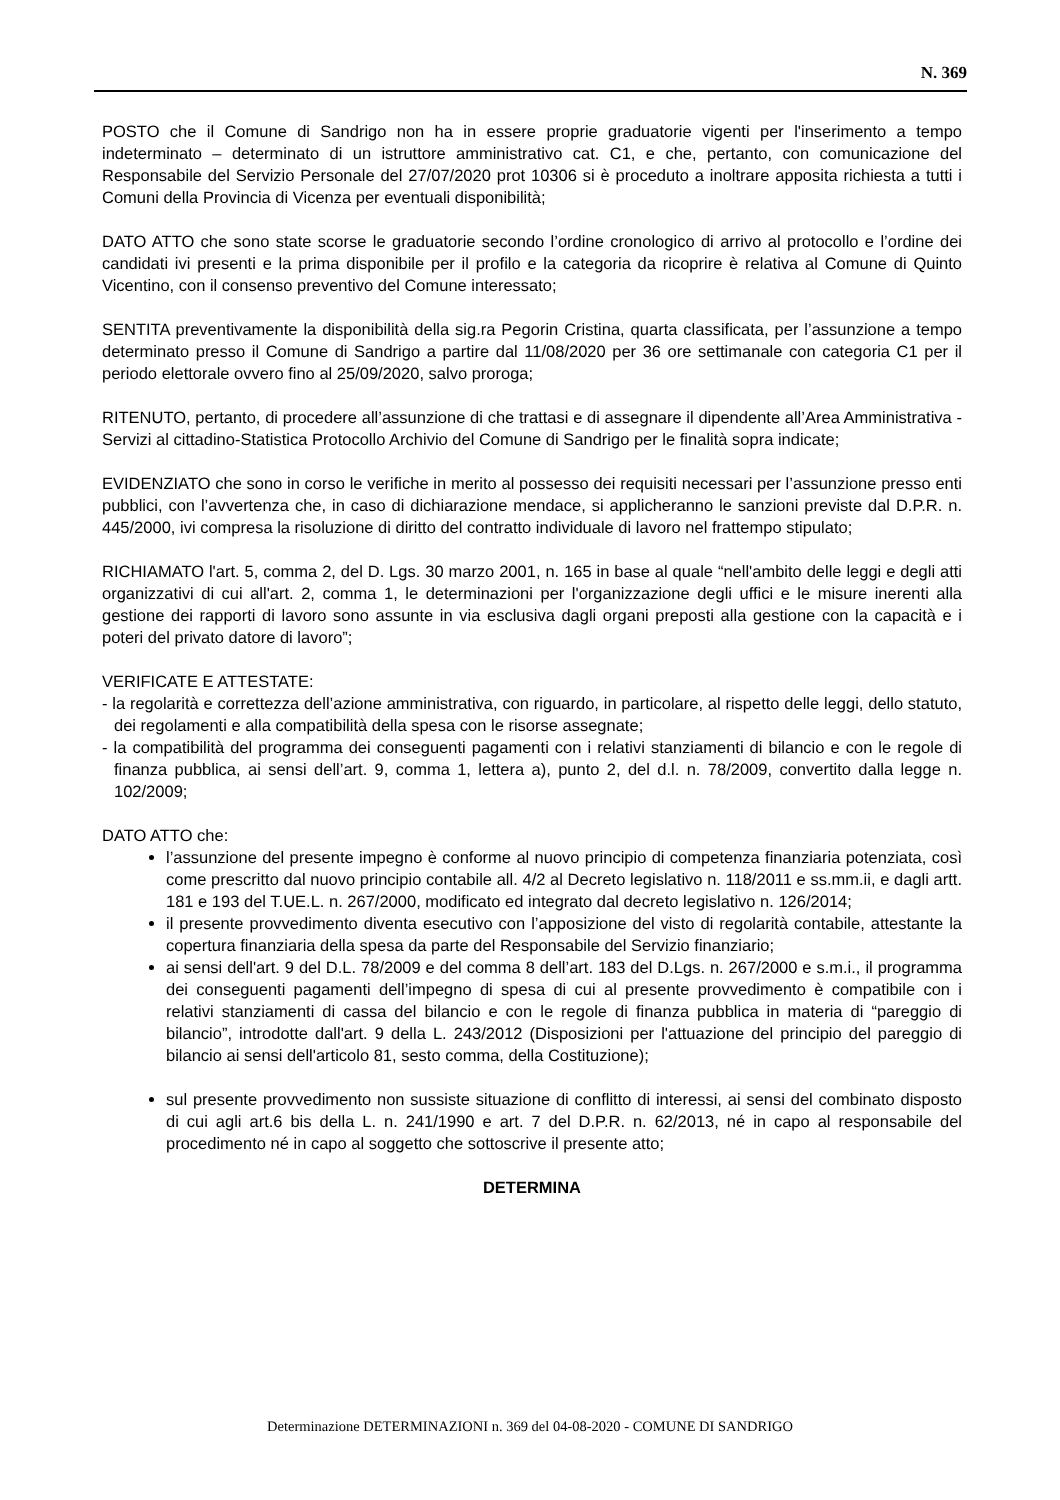N. 369
POSTO che il Comune di Sandrigo non ha in essere proprie graduatorie vigenti per l'inserimento a tempo indeterminato – determinato di un istruttore amministrativo cat. C1, e che, pertanto, con comunicazione del Responsabile del Servizio Personale del 27/07/2020 prot 10306 si è proceduto a inoltrare apposita richiesta a tutti i Comuni della Provincia di Vicenza per eventuali disponibilità;
DATO ATTO che sono state scorse le graduatorie secondo l’ordine cronologico di arrivo al protocollo e l’ordine dei candidati ivi presenti e la prima disponibile per il profilo e la categoria da ricoprire è relativa al Comune di Quinto Vicentino, con il consenso preventivo del Comune interessato;
SENTITA preventivamente la disponibilità della sig.ra Pegorin Cristina, quarta classificata, per l’assunzione a tempo determinato presso il Comune di Sandrigo a partire dal 11/08/2020 per 36 ore settimanale con categoria C1 per il periodo elettorale ovvero fino al 25/09/2020, salvo proroga;
RITENUTO, pertanto, di procedere all’assunzione di che trattasi e di assegnare il dipendente all’Area Amministrativa - Servizi al cittadino-Statistica Protocollo Archivio del Comune di Sandrigo per le finalità sopra indicate;
EVIDENZIATO che sono in corso le verifiche in merito al possesso dei requisiti necessari per l’assunzione presso enti pubblici, con l’avvertenza che, in caso di dichiarazione mendace, si applicheranno le sanzioni previste dal D.P.R. n. 445/2000, ivi compresa la risoluzione di diritto del contratto individuale di lavoro nel frattempo stipulato;
RICHIAMATO l'art. 5, comma 2, del D. Lgs. 30 marzo 2001, n. 165 in base al quale “nell'ambito delle leggi e degli atti organizzativi di cui all'art. 2, comma 1, le determinazioni per l'organizzazione degli uffici e le misure inerenti alla gestione dei rapporti di lavoro sono assunte in via esclusiva dagli organi preposti alla gestione con la capacità e i poteri del privato datore di lavoro”;
VERIFICATE E ATTESTATE:
- la regolarità e correttezza dell’azione amministrativa, con riguardo, in particolare, al rispetto delle leggi, dello statuto, dei regolamenti e alla compatibilità della spesa con le risorse assegnate;
- la compatibilità del programma dei conseguenti pagamenti con i relativi stanziamenti di bilancio e con le regole di finanza pubblica, ai sensi dell’art. 9, comma 1, lettera a), punto 2, del d.l. n. 78/2009, convertito dalla legge n. 102/2009;
DATO ATTO che:
l’assunzione del presente impegno è conforme al nuovo principio di competenza finanziaria potenziata, così come prescritto dal nuovo principio contabile all. 4/2 al Decreto legislativo n. 118/2011 e ss.mm.ii, e dagli artt. 181 e 193 del T.UE.L. n. 267/2000, modificato ed integrato dal decreto legislativo n. 126/2014;
il presente provvedimento diventa esecutivo con l’apposizione del visto di regolarità contabile, attestante la copertura finanziaria della spesa da parte del Responsabile del Servizio finanziario;
ai sensi dell'art. 9 del D.L. 78/2009 e del comma 8 dell’art. 183 del D.Lgs. n. 267/2000 e s.m.i., il programma dei conseguenti pagamenti dell’impegno di spesa di cui al presente provvedimento è compatibile con i relativi stanziamenti di cassa del bilancio e con le regole di finanza pubblica in materia di “pareggio di bilancio”, introdotte dall'art. 9 della L. 243/2012 (Disposizioni per l'attuazione del principio del pareggio di bilancio ai sensi dell'articolo 81, sesto comma, della Costituzione);
sul presente provvedimento non sussiste situazione di conflitto di interessi, ai sensi del combinato disposto di cui agli art.6 bis della L. n. 241/1990 e art. 7 del D.P.R. n. 62/2013, né in capo al responsabile del procedimento né in capo al soggetto che sottoscrive il presente atto;
DETERMINA
Determinazione DETERMINAZIONI n. 369 del 04-08-2020 - COMUNE DI SANDRIGO